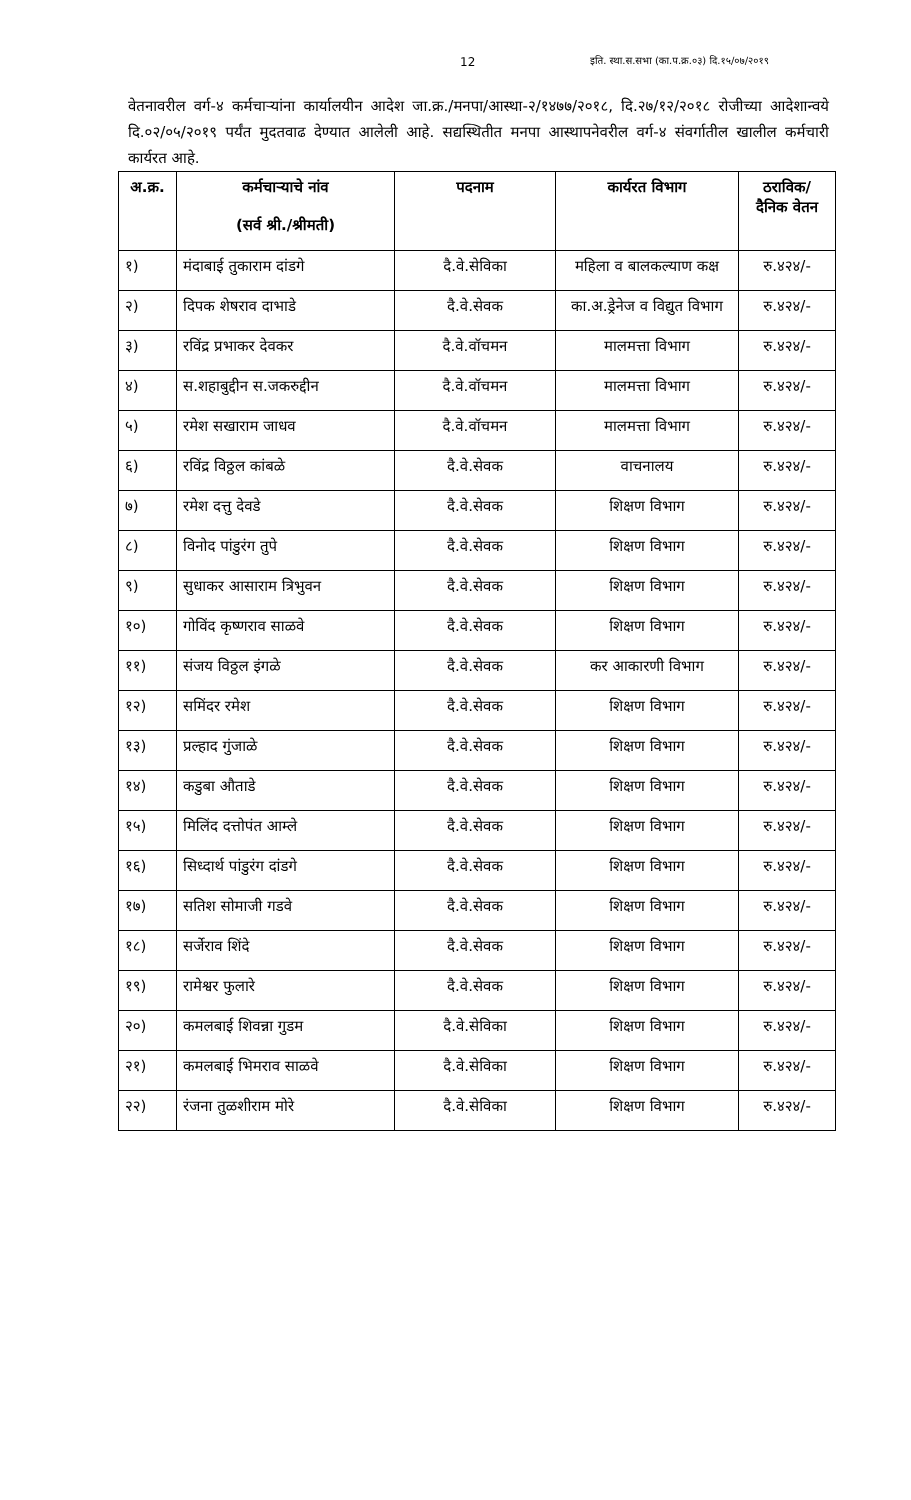12 इति. स्था.स.सभा (का.प.क्र.०३) दि.१५/०७/२०१९
वेतनावरील वर्ग-४ कर्मचाऱ्यांना कार्यालयीन आदेश जा.क्र./मनपा/आस्था-२/१४७७/२०१८, दि.२७/१२/२०१८ रोजीच्या आदेशान्वये दि.०२/०५/२०१९ पर्यंत मुदतवाढ देण्यात आलेली आहे. सद्यस्थितीत मनपा आस्थापनेवरील वर्ग-४ संवर्गातील खालील कर्मचारी कार्यरत आहे.
| अ.क्र. | कर्मचाऱ्याचे नांव (सर्व श्री./श्रीमती) | पदनाम | कार्यरत विभाग | ठराविक/ दैनिक वेतन |
| --- | --- | --- | --- | --- |
| १) | मंदाबाई तुकाराम दांडगे | दै.वे.सेविका | महिला व बालकल्याण कक्ष | रु.४२४/- |
| २) | दिपक शेषराव दाभाडे | दै.वे.सेवक | का.अ.ड्रेनेज व विद्युत विभाग | रु.४२४/- |
| ३) | रविंद्र प्रभाकर देवकर | दै.वे.वॉचमन | मालमत्ता विभाग | रु.४२४/- |
| ४) | स.शहाबुद्दीन स.जकरुद्दीन | दै.वे.वॉचमन | मालमत्ता विभाग | रु.४२४/- |
| ५) | रमेश सखाराम जाधव | दै.वे.वॉचमन | मालमत्ता विभाग | रु.४२४/- |
| ६) | रविंद्र विठ्ठल कांबळे | दै.वे.सेवक | वाचनालय | रु.४२४/- |
| ७) | रमेश दत्तु देवडे | दै.वे.सेवक | शिक्षण विभाग | रु.४२४/- |
| ८) | विनोद पांडुरंग तुपे | दै.वे.सेवक | शिक्षण विभाग | रु.४२४/- |
| ९) | सुधाकर आसाराम त्रिभुवन | दै.वे.सेवक | शिक्षण विभाग | रु.४२४/- |
| १०) | गोविंद कृष्णराव साळवे | दै.वे.सेवक | शिक्षण विभाग | रु.४२४/- |
| ११) | संजय विठ्ठल इंगळे | दै.वे.सेवक | कर आकारणी विभाग | रु.४२४/- |
| १२) | समिंदर रमेश | दै.वे.सेवक | शिक्षण विभाग | रु.४२४/- |
| १३) | प्रल्हाद गुंजाळे | दै.वे.सेवक | शिक्षण विभाग | रु.४२४/- |
| १४) | कडुबा औताडे | दै.वे.सेवक | शिक्षण विभाग | रु.४२४/- |
| १५) | मिलिंद दत्तोपंत आम्ले | दै.वे.सेवक | शिक्षण विभाग | रु.४२४/- |
| १६) | सिध्दार्थ पांडुरंग दांडगे | दै.वे.सेवक | शिक्षण विभाग | रु.४२४/- |
| १७) | सतिश सोमाजी गडवे | दै.वे.सेवक | शिक्षण विभाग | रु.४२४/- |
| १८) | सर्जेराव शिंदे | दै.वे.सेवक | शिक्षण विभाग | रु.४२४/- |
| १९) | रामेश्वर फुलारे | दै.वे.सेवक | शिक्षण विभाग | रु.४२४/- |
| २०) | कमलबाई शिवन्ना गुडम | दै.वे.सेविका | शिक्षण विभाग | रु.४२४/- |
| २१) | कमलबाई भिमराव साळवे | दै.वे.सेविका | शिक्षण विभाग | रु.४२४/- |
| २२) | रंजना तुळशीराम मोरे | दै.वे.सेविका | शिक्षण विभाग | रु.४२४/- |